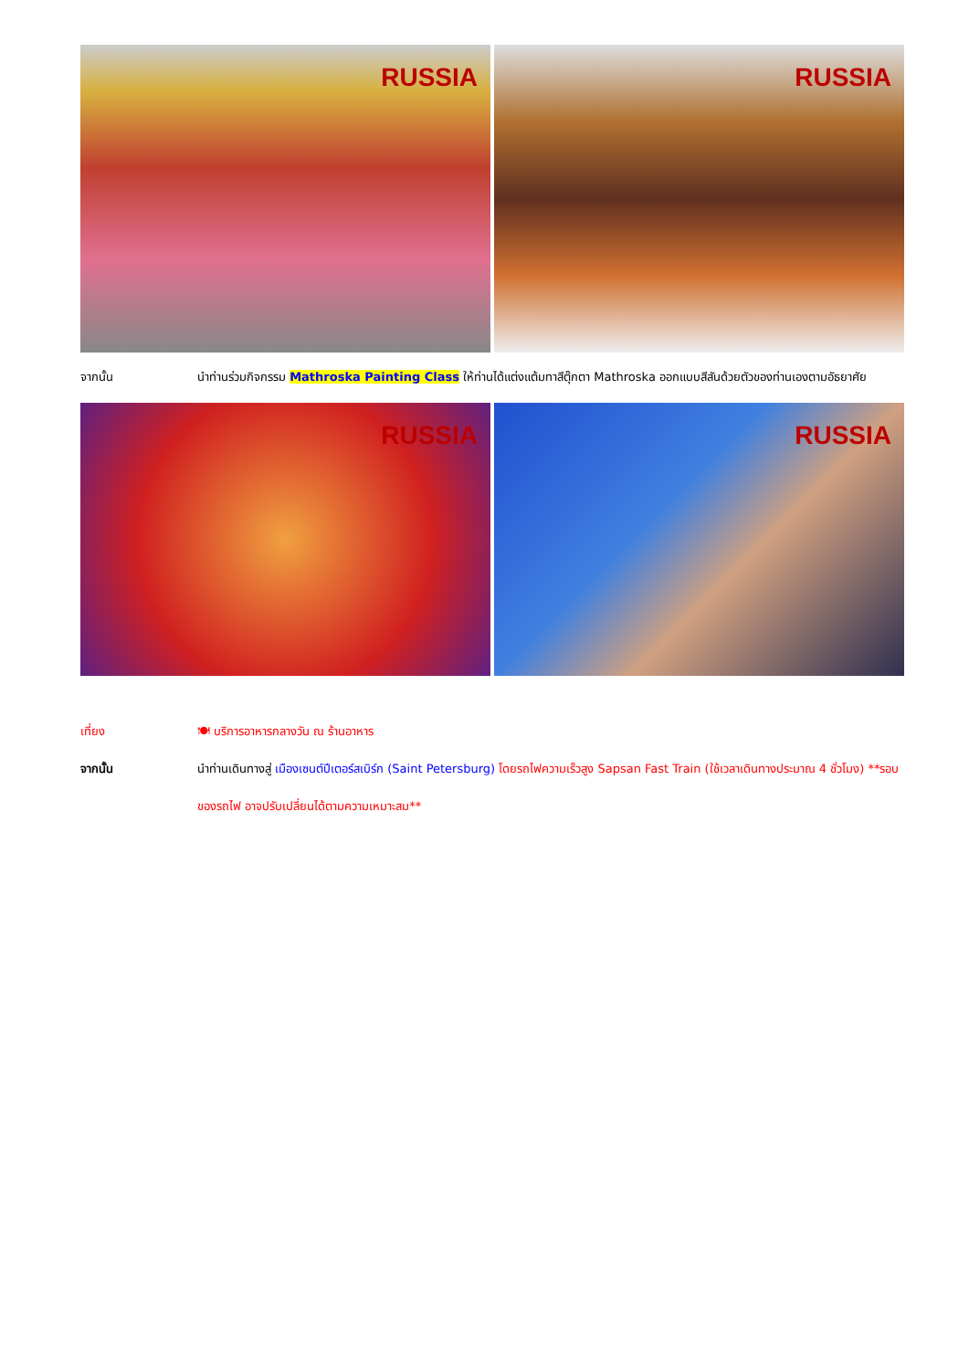RUSSIA
RUSSIA
จากนั้น นำท่านร่วมกิจกรรม Mathroska Painting Class ให้ท่านได้แต่งแต้มทาสีตุ๊กตา Mathroska ออกแบบสีสันด้วยตัวของท่านเองตามอัธยาศัย
RUSSIA
RUSSIA
เที่ยง 🍽 บริการอาหารกลางวัน ณ ร้านอาหาร
จากนั้น นำท่านเดินทางสู่ เมืองเซนต์ปีเตอร์สเบิร์ก (Saint Petersburg) โดยรถไฟความเร็วสูง Sapsan Fast Train (ใช้เวลาเดินทางประมาณ 4 ชั่วโมง) **รอบของรถไฟ อาจปรับเปลี่ยนได้ตามความเหมาะสม**